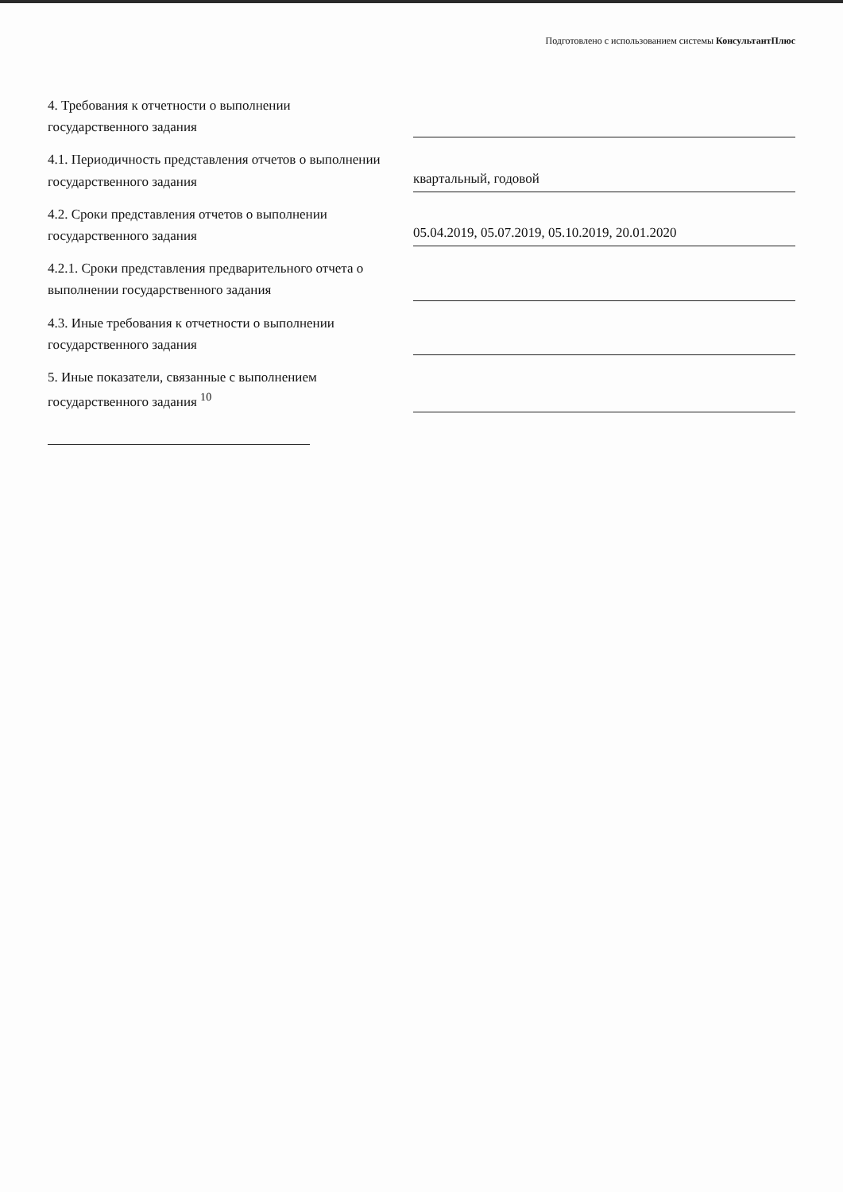Подготовлено с использованием системы КонсультантПлюс
4. Требования к отчетности о выполнении государственного задания
4.1. Периодичность представления отчетов о выполнении государственного задания
квартальный, годовой
4.2. Сроки представления отчетов о выполнении государственного задания
05.04.2019, 05.07.2019, 05.10.2019, 20.01.2020
4.2.1. Сроки представления предварительного отчета о выполнении государственного задания
4.3. Иные требования к отчетности о выполнении государственного задания
5. Иные показатели, связанные с выполнением государственного задания <sup>10</sup>